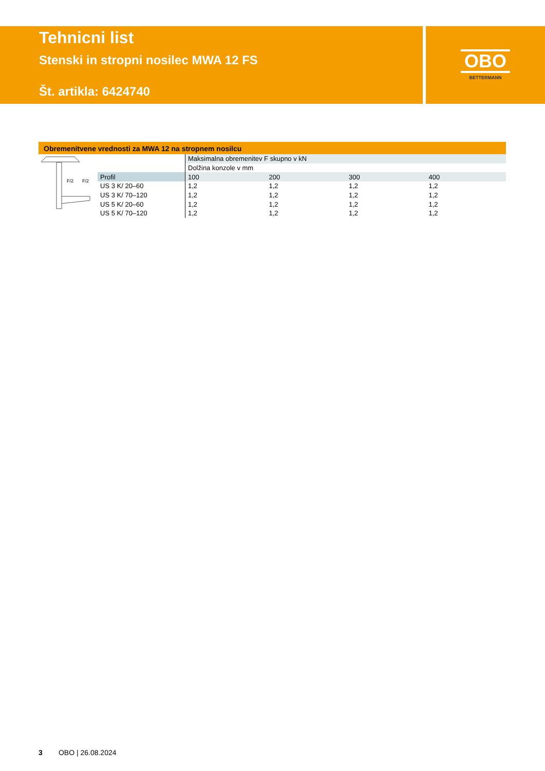Tehnicni list
Stenski in stropni nosilec MWA 12 FS
Št. artikla: 6424740
OBO
BETTERMANN
Obremenitvene vrednosti za MWA 12 na stropnem nosilcu
| F/2 F/2 | | Maksimalna obremenitev F skupno v kN | | | |
| | | Dolžina konzole v mm | | | |
| | Profil | 100 | 200 | 300 | 400 |
| | US 3 K/ 20–60 | 1,2 | 1,2 | 1,2 | 1,2 |
| | US 3 K/ 70–120 | 1,2 | 1,2 | 1,2 | 1,2 |
| | US 5 K/ 20–60 | 1,2 | 1,2 | 1,2 | 1,2 |
| | US 5 K/ 70–120 | 1,2 | 1,2 | 1,2 | 1,2 |
3 OBO | 26.08.2024